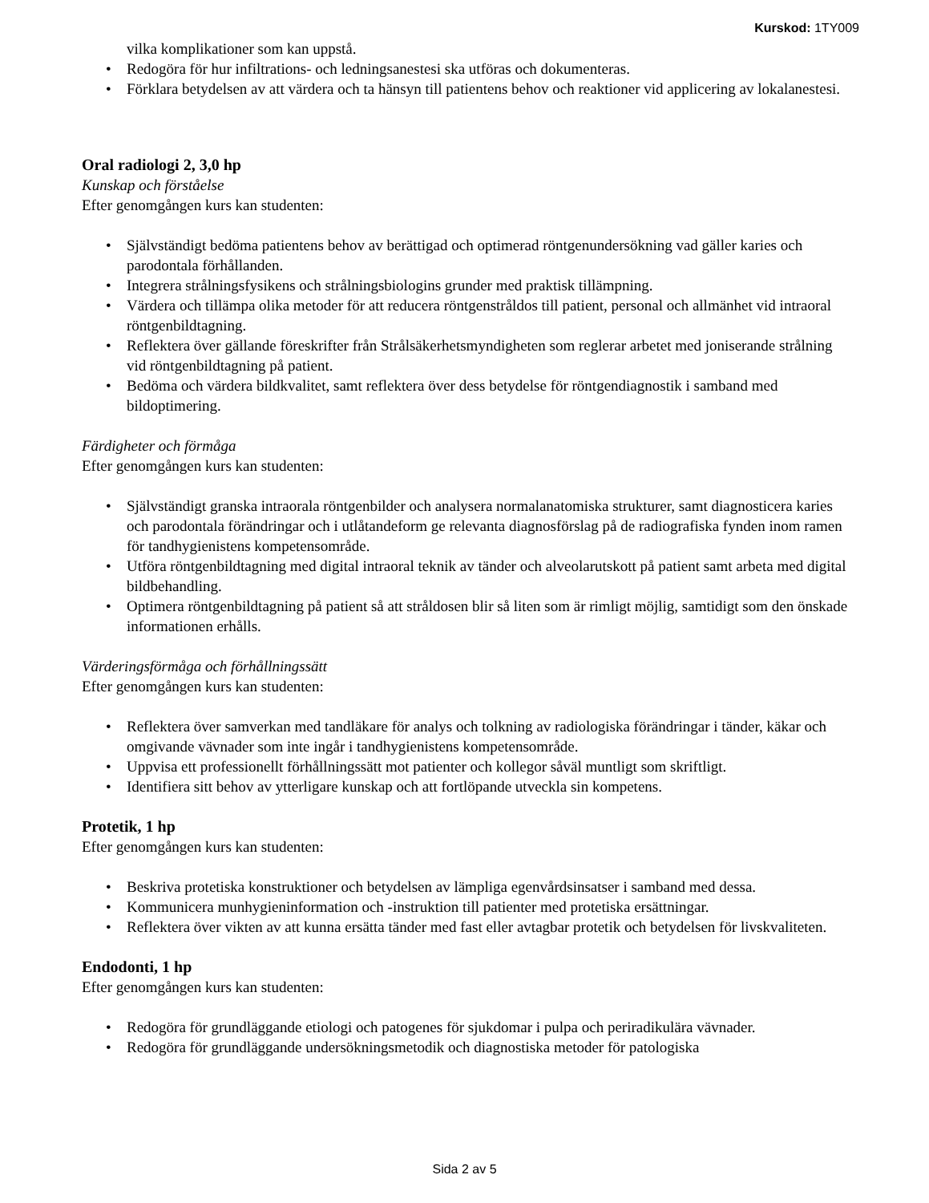Kurskod: 1TY009
vilka komplikationer som kan uppstå.
• Redogöra för hur infiltrations- och ledningsanestesi ska utföras och dokumenteras.
• Förklara betydelsen av att värdera och ta hänsyn till patientens behov och reaktioner vid applicering av lokalanestesi.
Oral radiologi 2, 3,0 hp
Kunskap och förståelse
Efter genomgången kurs kan studenten:
• Självständigt bedöma patientens behov av berättigad och optimerad röntgenundersökning vad gäller karies och parodontala förhållanden.
• Integrera strålningsfysikens och strålningsbiologins grunder med praktisk tillämpning.
• Värdera och tillämpa olika metoder för att reducera röntgenstråldos till patient, personal och allmänhet vid intraoral röntgenbildtagning.
• Reflektera över gällande föreskrifter från Strålsäkerhetsmyndigheten som reglerar arbetet med joniserande strålning vid röntgenbildtagning på patient.
• Bedöma och värdera bildkvalitet, samt reflektera över dess betydelse för röntgendiagnostik i samband med bildoptimering.
Färdigheter och förmåga
Efter genomgången kurs kan studenten:
• Självständigt granska intraorala röntgenbilder och analysera normalanatomiska strukturer, samt diagnosticera karies och parodontala förändringar och i utlåtandeform ge relevanta diagnosförslag på de radiografiska fynden inom ramen för tandhygienistens kompetensområde.
• Utföra röntgenbildtagning med digital intraoral teknik av tänder och alveolarutskott på patient samt arbeta med digital bildbehandling.
• Optimera röntgenbildtagning på patient så att stråldosen blir så liten som är rimligt möjlig, samtidigt som den önskade informationen erhålls.
Värderingsförmåga och förhållningssätt
Efter genomgången kurs kan studenten:
• Reflektera över samverkan med tandläkare för analys och tolkning av radiologiska förändringar i tänder, käkar och omgivande vävnader som inte ingår i tandhygienistens kompetensområde.
• Uppvisa ett professionellt förhållningssätt mot patienter och kollegor såväl muntligt som skriftligt.
• Identifiera sitt behov av ytterligare kunskap och att fortlöpande utveckla sin kompetens.
Protetik, 1 hp
Efter genomgången kurs kan studenten:
• Beskriva protetiska konstruktioner och betydelsen av lämpliga egenvårdsinsatser i samband med dessa.
• Kommunicera munhygieninformation och -instruktion till patienter med protetiska ersättningar.
• Reflektera över vikten av att kunna ersätta tänder med fast eller avtagbar protetik och betydelsen för livskvaliteten.
Endodonti, 1 hp
Efter genomgången kurs kan studenten:
• Redogöra för grundläggande etiologi och patogenes för sjukdomar i pulpa och periradikulära vävnader.
• Redogöra för grundläggande undersökningsmetodik och diagnostiska metoder för patologiska
Sida 2 av 5